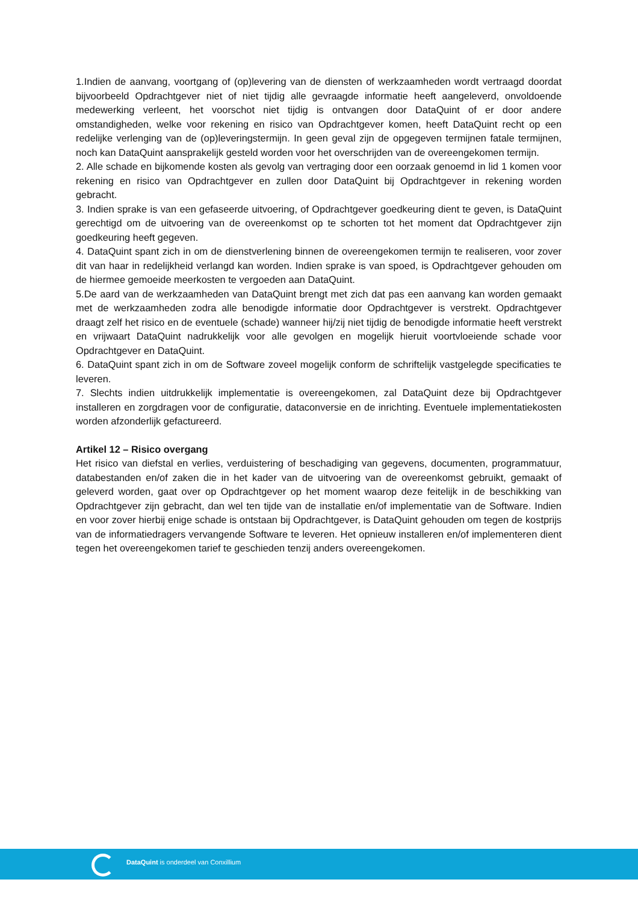1.Indien de aanvang, voortgang of (op)levering van de diensten of werkzaamheden wordt vertraagd doordat bijvoorbeeld Opdrachtgever niet of niet tijdig alle gevraagde informatie heeft aangeleverd, onvoldoende medewerking verleent, het voorschot niet tijdig is ontvangen door DataQuint of er door andere omstandigheden, welke voor rekening en risico van Opdrachtgever komen, heeft DataQuint recht op een redelijke verlenging van de (op)leveringstermijn. In geen geval zijn de opgegeven termijnen fatale termijnen, noch kan DataQuint aansprakelijk gesteld worden voor het overschrijden van de overeengekomen termijn.
2. Alle schade en bijkomende kosten als gevolg van vertraging door een oorzaak genoemd in lid 1 komen voor rekening en risico van Opdrachtgever en zullen door DataQuint bij Opdrachtgever in rekening worden gebracht.
3. Indien sprake is van een gefaseerde uitvoering, of Opdrachtgever goedkeuring dient te geven, is DataQuint gerechtigd om de uitvoering van de overeenkomst op te schorten tot het moment dat Opdrachtgever zijn goedkeuring heeft gegeven.
4. DataQuint spant zich in om de dienstverlening binnen de overeengekomen termijn te realiseren, voor zover dit van haar in redelijkheid verlangd kan worden. Indien sprake is van spoed, is Opdrachtgever gehouden om de hiermee gemoeide meerkosten te vergoeden aan DataQuint.
5.De aard van de werkzaamheden van DataQuint brengt met zich dat pas een aanvang kan worden gemaakt met de werkzaamheden zodra alle benodigde informatie door Opdrachtgever is verstrekt. Opdrachtgever draagt zelf het risico en de eventuele (schade) wanneer hij/zij niet tijdig de benodigde informatie heeft verstrekt en vrijwaart DataQuint nadrukkelijk voor alle gevolgen en mogelijk hieruit voortvloeiende schade voor Opdrachtgever en DataQuint.
6. DataQuint spant zich in om de Software zoveel mogelijk conform de schriftelijk vastgelegde specificaties te leveren.
7. Slechts indien uitdrukkelijk implementatie is overeengekomen, zal DataQuint deze bij Opdrachtgever installeren en zorgdragen voor de configuratie, dataconversie en de inrichting. Eventuele implementatiekosten worden afzonderlijk gefactureerd.
Artikel 12 – Risico overgang
Het risico van diefstal en verlies, verduistering of beschadiging van gegevens, documenten, programmatuur, databestanden en/of zaken die in het kader van de uitvoering van de overeenkomst gebruikt, gemaakt of geleverd worden, gaat over op Opdrachtgever op het moment waarop deze feitelijk in de beschikking van Opdrachtgever zijn gebracht, dan wel ten tijde van de installatie en/of implementatie van de Software. Indien en voor zover hierbij enige schade is ontstaan bij Opdrachtgever, is DataQuint gehouden om tegen de kostprijs van de informatiedragers vervangende Software te leveren. Het opnieuw installeren en/of implementeren dient tegen het overeengekomen tarief te geschieden tenzij anders overeengekomen.
DataQuint is onderdeel van Conxillium